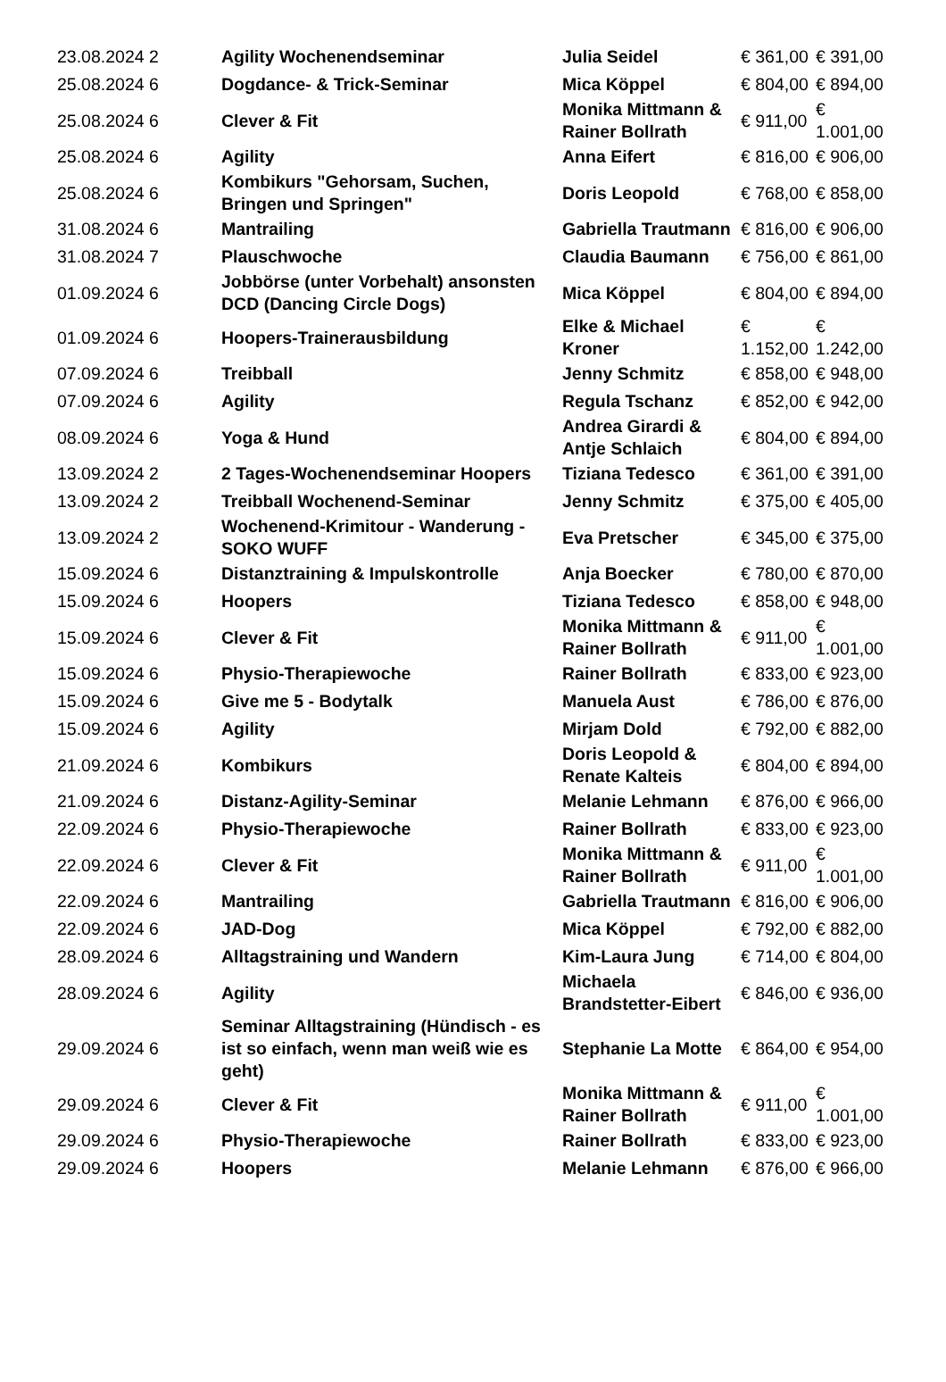| 23.08.2024 2 | Agility Wochenendseminar | Julia Seidel | € 361,00 | € 391,00 |
| 25.08.2024 6 | Dogdance- & Trick-Seminar | Mica Köppel | € 804,00 | € 894,00 |
| 25.08.2024 6 | Clever & Fit | Monika Mittmann & Rainer Bollrath | € 911,00 | € 1.001,00 |
| 25.08.2024 6 | Agility | Anna Eifert | € 816,00 | € 906,00 |
| 25.08.2024 6 | Kombikurs "Gehorsam, Suchen, Bringen und Springen" | Doris Leopold | € 768,00 | € 858,00 |
| 31.08.2024 6 | Mantrailing | Gabriella Trautmann | € 816,00 | € 906,00 |
| 31.08.2024 7 | Plauschwoche | Claudia Baumann | € 756,00 | € 861,00 |
| 01.09.2024 6 | Jobbörse (unter Vorbehalt) ansonsten DCD (Dancing Circle Dogs) | Mica Köppel | € 804,00 | € 894,00 |
| 01.09.2024 6 | Hoopers-Trainerausbildung | Elke & Michael Kroner | € 1.152,00 | € 1.242,00 |
| 07.09.2024 6 | Treibball | Jenny Schmitz | € 858,00 | € 948,00 |
| 07.09.2024 6 | Agility | Regula Tschanz | € 852,00 | € 942,00 |
| 08.09.2024 6 | Yoga & Hund | Andrea Girardi & Antje Schlaich | € 804,00 | € 894,00 |
| 13.09.2024 2 | 2 Tages-Wochenendseminar Hoopers | Tiziana Tedesco | € 361,00 | € 391,00 |
| 13.09.2024 2 | Treibball Wochenend-Seminar | Jenny Schmitz | € 375,00 | € 405,00 |
| 13.09.2024 2 | Wochenend-Krimitour - Wanderung - SOKO WUFF | Eva Pretscher | € 345,00 | € 375,00 |
| 15.09.2024 6 | Distanztraining & Impulskontrolle | Anja Boecker | € 780,00 | € 870,00 |
| 15.09.2024 6 | Hoopers | Tiziana Tedesco | € 858,00 | € 948,00 |
| 15.09.2024 6 | Clever & Fit | Monika Mittmann & Rainer Bollrath | € 911,00 | € 1.001,00 |
| 15.09.2024 6 | Physio-Therapiewoche | Rainer Bollrath | € 833,00 | € 923,00 |
| 15.09.2024 6 | Give me 5 - Bodytalk | Manuela Aust | € 786,00 | € 876,00 |
| 15.09.2024 6 | Agility | Mirjam Dold | € 792,00 | € 882,00 |
| 21.09.2024 6 | Kombikurs | Doris Leopold & Renate Kalteis | € 804,00 | € 894,00 |
| 21.09.2024 6 | Distanz-Agility-Seminar | Melanie Lehmann | € 876,00 | € 966,00 |
| 22.09.2024 6 | Physio-Therapiewoche | Rainer Bollrath | € 833,00 | € 923,00 |
| 22.09.2024 6 | Clever & Fit | Monika Mittmann & Rainer Bollrath | € 911,00 | € 1.001,00 |
| 22.09.2024 6 | Mantrailing | Gabriella Trautmann | € 816,00 | € 906,00 |
| 22.09.2024 6 | JAD-Dog | Mica Köppel | € 792,00 | € 882,00 |
| 28.09.2024 6 | Alltagstraining und Wandern | Kim-Laura Jung | € 714,00 | € 804,00 |
| 28.09.2024 6 | Agility | Michaela Brandstetter-Eibert | € 846,00 | € 936,00 |
| 29.09.2024 6 | Seminar Alltagstraining (Hündisch - es ist so einfach, wenn man weiß wie es geht) | Stephanie La Motte | € 864,00 | € 954,00 |
| 29.09.2024 6 | Clever & Fit | Monika Mittmann & Rainer Bollrath | € 911,00 | € 1.001,00 |
| 29.09.2024 6 | Physio-Therapiewoche | Rainer Bollrath | € 833,00 | € 923,00 |
| 29.09.2024 6 | Hoopers | Melanie Lehmann | € 876,00 | € 966,00 |